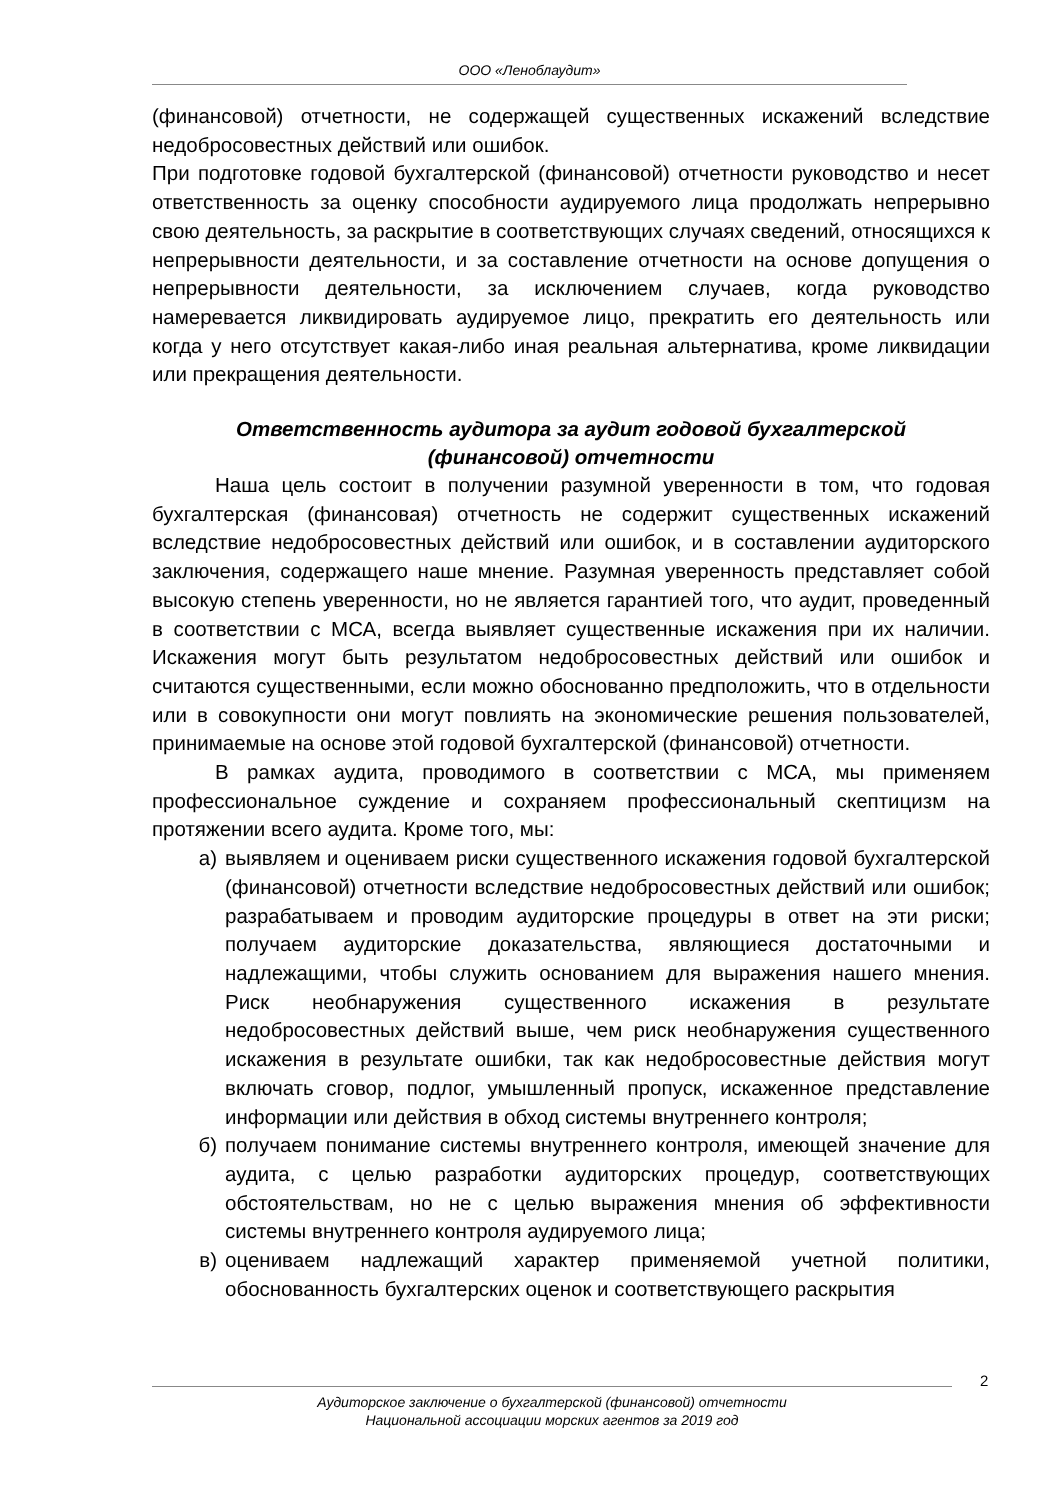ООО «Леноблаудит»
(финансовой) отчетности, не содержащей существенных искажений вследствие недобросовестных действий или ошибок.
При подготовке годовой бухгалтерской (финансовой) отчетности руководство и несет ответственность за оценку способности аудируемого лица продолжать непрерывно свою деятельность, за раскрытие в соответствующих случаях сведений, относящихся к непрерывности деятельности, и за составление отчетности на основе допущения о непрерывности деятельности, за исключением случаев, когда руководство намеревается ликвидировать аудируемое лицо, прекратить его деятельность или когда у него отсутствует какая-либо иная реальная альтернатива, кроме ликвидации или прекращения деятельности.
Ответственность аудитора за аудит годовой бухгалтерской
(финансовой) отчетности
Наша цель состоит в получении разумной уверенности в том, что годовая бухгалтерская (финансовая) отчетность не содержит существенных искажений вследствие недобросовестных действий или ошибок, и в составлении аудиторского заключения, содержащего наше мнение. Разумная уверенность представляет собой высокую степень уверенности, но не является гарантией того, что аудит, проведенный в соответствии с МСА, всегда выявляет существенные искажения при их наличии. Искажения могут быть результатом недобросовестных действий или ошибок и считаются существенными, если можно обоснованно предположить, что в отдельности или в совокупности они могут повлиять на экономические решения пользователей, принимаемые на основе этой годовой бухгалтерской (финансовой) отчетности.
В рамках аудита, проводимого в соответствии с МСА, мы применяем профессиональное суждение и сохраняем профессиональный скептицизм на протяжении всего аудита. Кроме того, мы:
а) выявляем и оцениваем риски существенного искажения годовой бухгалтерской (финансовой) отчетности вследствие недобросовестных действий или ошибок; разрабатываем и проводим аудиторские процедуры в ответ на эти риски; получаем аудиторские доказательства, являющиеся достаточными и надлежащими, чтобы служить основанием для выражения нашего мнения. Риск необнаружения существенного искажения в результате недобросовестных действий выше, чем риск необнаружения существенного искажения в результате ошибки, так как недобросовестные действия могут включать сговор, подлог, умышленный пропуск, искаженное представление информации или действия в обход системы внутреннего контроля;
б) получаем понимание системы внутреннего контроля, имеющей значение для аудита, с целью разработки аудиторских процедур, соответствующих обстоятельствам, но не с целью выражения мнения об эффективности системы внутреннего контроля аудируемого лица;
в) оцениваем надлежащий характер применяемой учетной политики, обоснованность бухгалтерских оценок и соответствующего раскрытия
2
Аудиторское заключение о бухгалтерской (финансовой) отчетности
Национальной ассоциации морских агентов за 2019 год